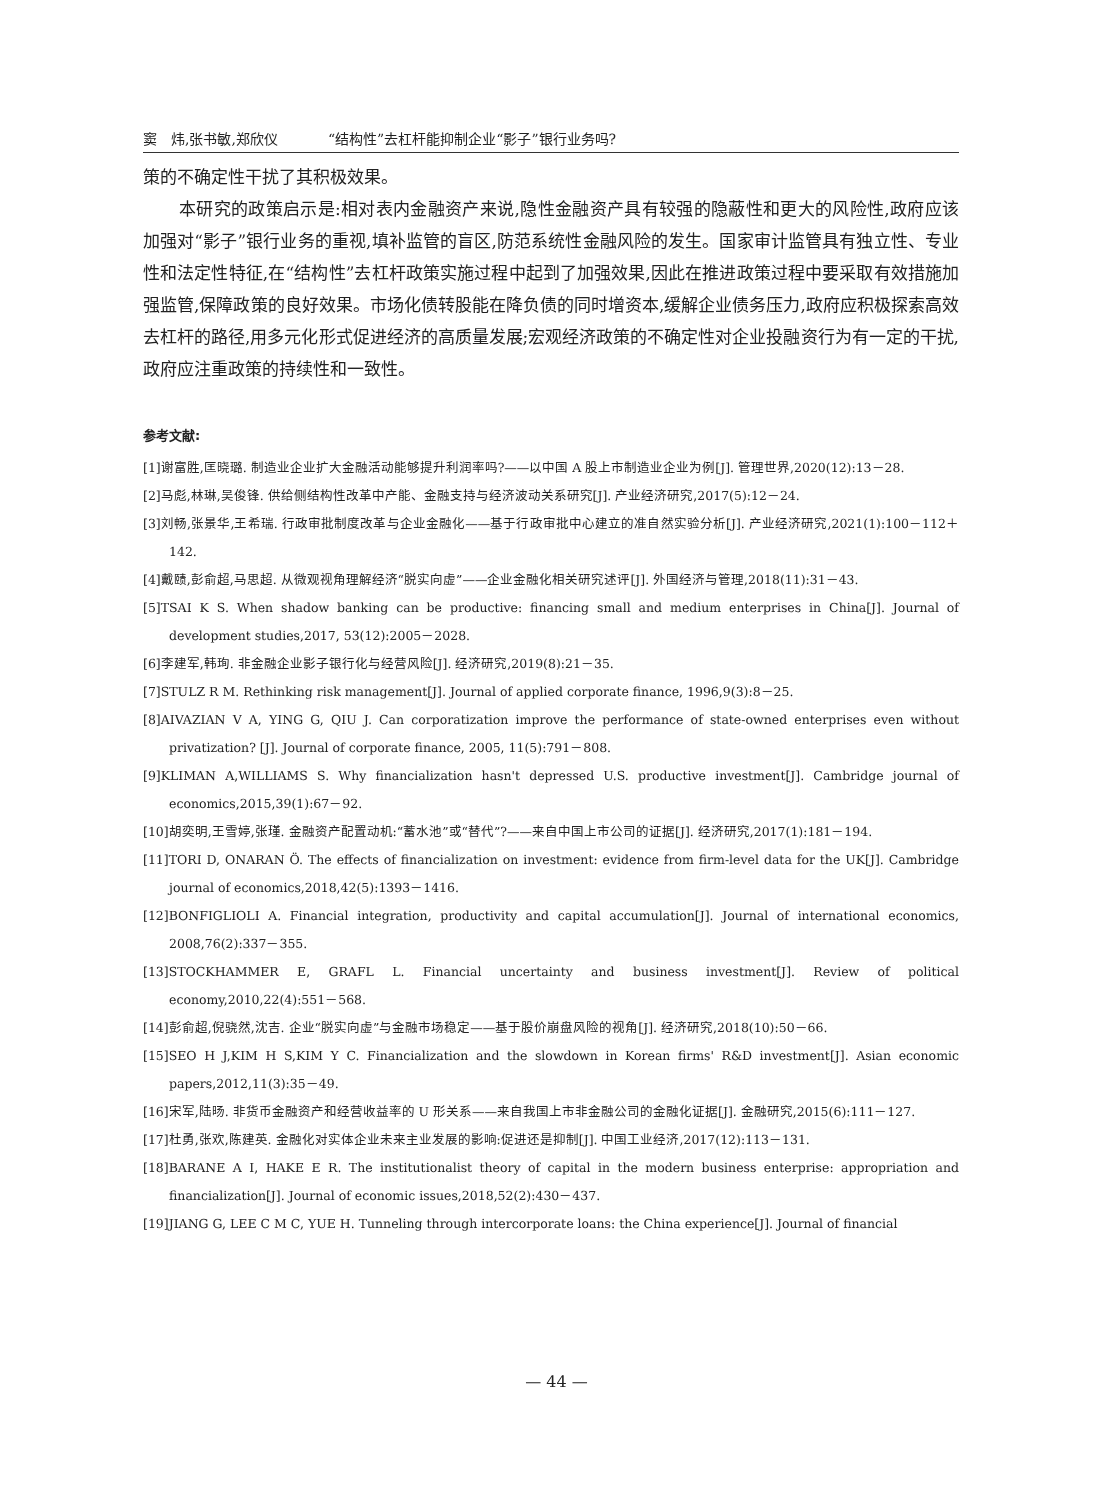窦　炜,张书敏,郑欣仪 “结构性”去杠杆能抑制企业“影子”银行业务吗?
策的不确定性干扰了其积极效果。
本研究的政策启示是:相对表内金融资产来说,隐性金融资产具有较强的隐蔽性和更大的风险性,政府应该加强对“影子”银行业务的重视,填补监管的盲区,防范系统性金融风险的发生。国家审计监管具有独立性、专业性和法定性特征,在“结构性”去杠杆政策实施过程中起到了加强效果,因此在推进政策过程中要采取有效措施加强监管,保障政策的良好效果。市场化债转股能在降负债的同时增资本,缓解企业债务压力,政府应积极探索高效去杠杆的路径,用多元化形式促进经济的高质量发展;宏观经济政策的不确定性对企业投融资行为有一定的干扰,政府应注重政策的持续性和一致性。
参考文献:
[1]谢富胜,匡晓璐. 制造业企业扩大金融活动能够提升利润率吗?——以中国 A 股上市制造业企业为例[J]. 管理世界,2020(12):13－28.
[2]马彪,林琳,吴俊锋. 供给侧结构性改革中产能、金融支持与经济波动关系研究[J]. 产业经济研究,2017(5):12－24.
[3]刘畅,张景华,王希瑞. 行政审批制度改革与企业金融化——基于行政审批中心建立的准自然实验分析[J]. 产业经济研究,2021(1):100－112＋142.
[4]戴赜,彭俞超,马思超. 从微观视角理解经济“脱实向虚”——企业金融化相关研究述评[J]. 外国经济与管理,2018(11):31－43.
[5]TSAI K S. When shadow banking can be productive: financing small and medium enterprises in China[J]. Journal of development studies,2017, 53(12):2005－2028.
[6]李建军,韩珣. 非金融企业影子银行化与经营风险[J]. 经济研究,2019(8):21－35.
[7]STULZ R M. Rethinking risk management[J]. Journal of applied corporate finance, 1996,9(3):8－25.
[8]AIVAZIAN V A, YING G, QIU J. Can corporatization improve the performance of state-owned enterprises even without privatization? [J]. Journal of corporate finance, 2005, 11(5):791－808.
[9]KLIMAN A,WILLIAMS S. Why financialization hasn't depressed U.S. productive investment[J]. Cambridge journal of economics,2015,39(1):67－92.
[10]胡奕明,王雪婷,张瑾. 金融资产配置动机:“蓄水池”或“替代”?——来自中国上市公司的证据[J]. 经济研究,2017(1):181－194.
[11]TORI D, ONARAN Ö. The effects of financialization on investment: evidence from firm-level data for the UK[J]. Cambridge journal of economics,2018,42(5):1393－1416.
[12]BONFIGLIOLI A. Financial integration, productivity and capital accumulation[J]. Journal of international economics, 2008,76(2):337－355.
[13]STOCKHAMMER E, GRAFL L. Financial uncertainty and business investment[J]. Review of political economy,2010,22(4):551－568.
[14]彭俞超,倪骁然,沈吉. 企业“脱实向虚”与金融市场稳定——基于股价崩盘风险的视角[J]. 经济研究,2018(10):50－66.
[15]SEO H J,KIM H S,KIM Y C. Financialization and the slowdown in Korean firms' R&D investment[J]. Asian economic papers,2012,11(3):35－49.
[16]宋军,陆旸. 非货币金融资产和经营收益率的 U 形关系——来自我国上市非金融公司的金融化证据[J]. 金融研究,2015(6):111－127.
[17]杜勇,张欢,陈建英. 金融化对实体企业未来主业发展的影响:促进还是抑制[J]. 中国工业经济,2017(12):113－131.
[18]BARANE A I, HAKE E R. The institutionalist theory of capital in the modern business enterprise: appropriation and financialization[J]. Journal of economic issues,2018,52(2):430－437.
[19]JIANG G, LEE C M C, YUE H. Tunneling through intercorporate loans: the China experience[J]. Journal of financial
— 44 —